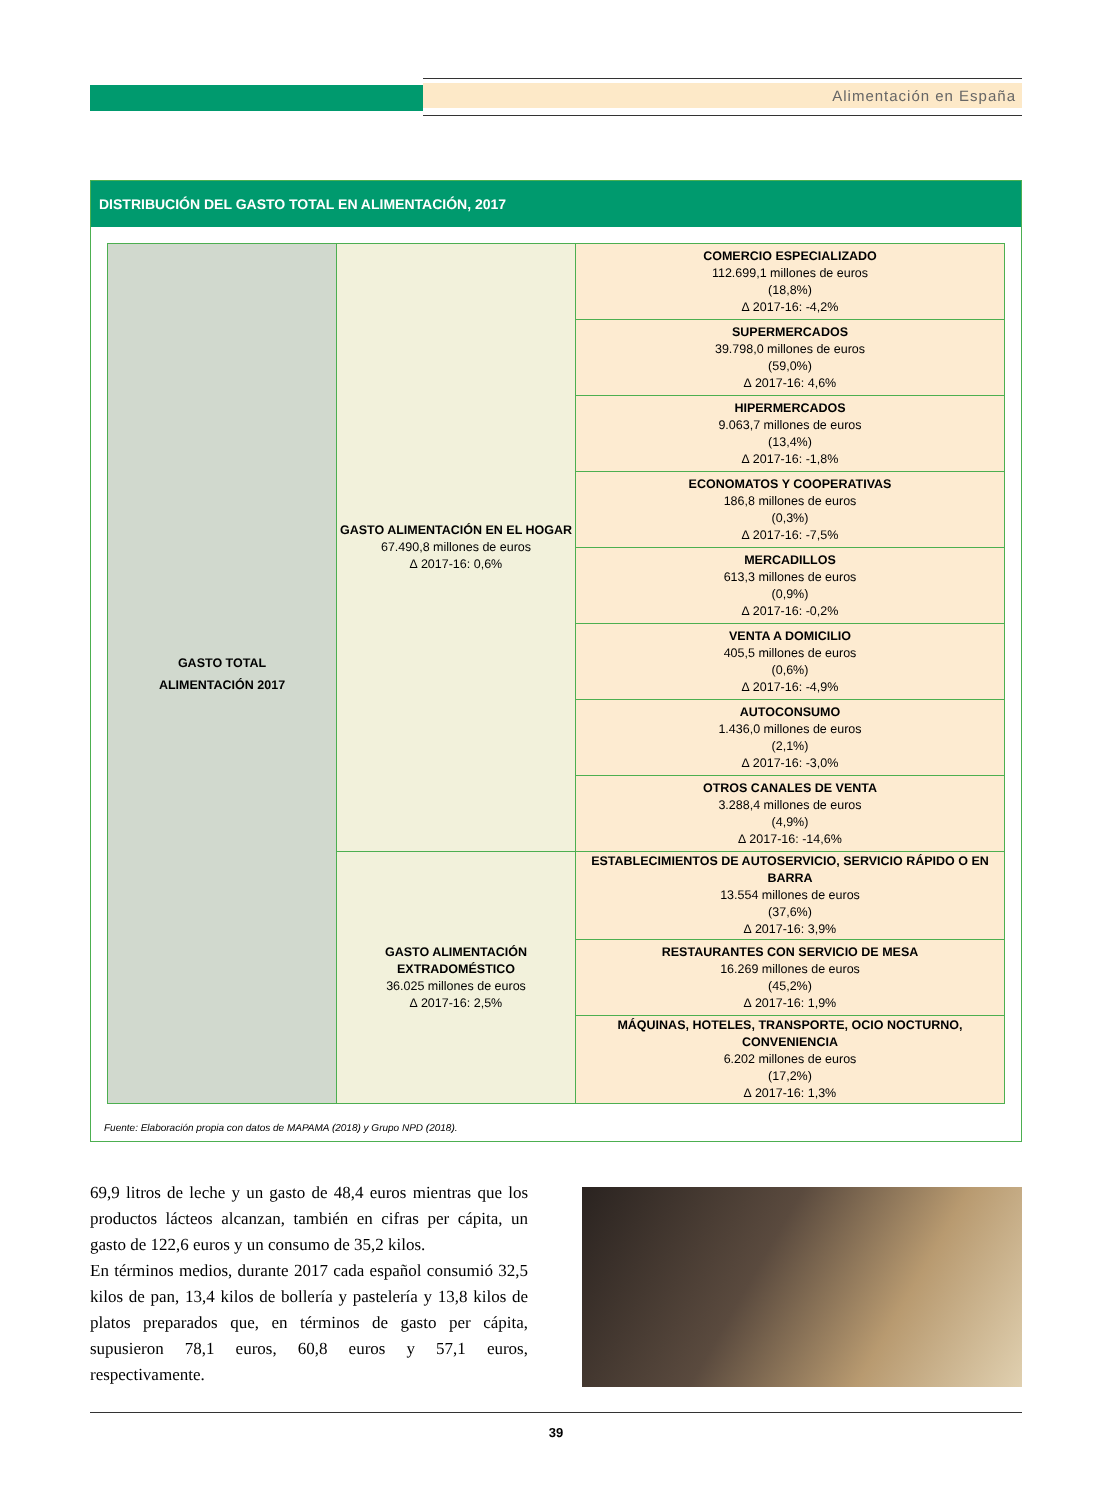Alimentación en España
DISTRIBUCIÓN DEL GASTO TOTAL EN ALIMENTACIÓN, 2017
| GASTO TOTAL ALIMENTACIÓN 2017 | GASTO ALIMENTACIÓN EN EL HOGAR 67.490,8 millones de euros ∆ 2017-16: 0,6% | COMERCIO ESPECIALIZADO 112.699,1 millones de euros (18,8%) ∆ 2017-16: -4,2% |
| | | SUPERMERCADOS 39.798,0 millones de euros (59,0%) ∆ 2017-16: 4,6% |
| | | HIPERMERCADOS 9.063,7 millones de euros (13,4%) ∆ 2017-16: -1,8% |
| | | ECONOMATOS Y COOPERATIVAS 186,8 millones de euros (0,3%) ∆ 2017-16: -7,5% |
| | | MERCADILLOS 613,3 millones de euros (0,9%) ∆ 2017-16: -0,2% |
| | | VENTA A DOMICILIO 405,5 millones de euros (0,6%) ∆ 2017-16: -4,9% |
| | | AUTOCONSUMO 1.436,0 millones de euros (2,1%) ∆ 2017-16: -3,0% |
| | | OTROS CANALES DE VENTA 3.288,4 millones de euros (4,9%) ∆ 2017-16: -14,6% |
| | GASTO ALIMENTACIÓN EXTRADOMÉSTICO 36.025 millones de euros ∆ 2017-16: 2,5% | ESTABLECIMIENTOS DE AUTOSERVICIO, SERVICIO RÁPIDO O EN BARRA 13.554 millones de euros (37,6%) ∆ 2017-16: 3,9% |
| | | RESTAURANTES CON SERVICIO DE MESA 16.269 millones de euros (45,2%) ∆ 2017-16: 1,9% |
| | | MÁQUINAS, HOTELES, TRANSPORTE, OCIO NOCTURNO, CONVENIENCIA 6.202 millones de euros (17,2%) ∆ 2017-16: 1,3% |
Fuente: Elaboración propia con datos de MAPAMA (2018) y Grupo NPD (2018).
69,9 litros de leche y un gasto de 48,4 euros mientras que los productos lácteos alcanzan, también en cifras per cápita, un gasto de 122,6 euros y un consumo de 35,2 kilos.
En términos medios, durante 2017 cada español consumió 32,5 kilos de pan, 13,4 kilos de bollería y pastelería y 13,8 kilos de platos preparados que, en términos de gasto per cápita, supusieron 78,1 euros, 60,8 euros y 57,1 euros, respectivamente.
39